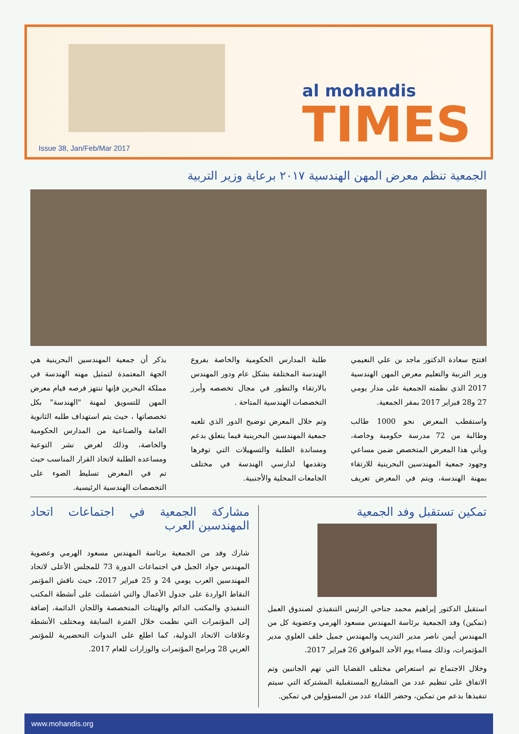al mohandis
TIMES
Issue 38, Jan/Feb/Mar 2017
الجمعية تنظم معرض المهن الهندسية ٢٠١٧ برعاية وزير التربية
افتتح سعادة الدكتور ماجد بن علي النعيمي وزير التربية والتعليم معرض المهن الهندسية 2017 الذي نظمته الجمعية على مدار يومي 27 و28 فبراير 2017 بمقر الجمعية.
واستقطب المعرض نحو 1000 طالب وطالبة من 72 مدرسة حكومية وخاصة، ويأتي هذا المعرض المتخصص ضمن مساعي وجهود جمعية المهندسين البحرينية للارتقاء بمهنة الهندسة، ويتم في المعرض تعريف طلبة المدارس الحكومية والخاصة بفروع الهندسة المختلفة بشكل عام ودور المهندس بالارتقاء والتطور في مجال تخصصه وأبرز التخصصات الهندسية المتاحة .
وتم خلال المعرض توضيح الدور الذي تلعبه جمعية المهندسين البحرينية فيما يتعلق بدعم ومساندة الطلبة والتسهيلات التي توفرها وتقدمها لدارسي الهندسة في مختلف الجامعات المحلية والأجنبية.
يذكر أن جمعية المهندسين البحرينية هي الجهة المعتمدة لتمثيل مهنه الهندسة في مملكة البحرين فإنها تنتهز فرصه قيام معرض المهن للتسويق لمهنة "الهندسة" بكل تخصصاتها ، حيث يتم استهداف طلبه الثانوية العامة والصناعية من المدارس الحكومية والخاصة، وذلك لغرض نشر التوعية ومساعده الطلبة لاتخاذ القرار المناسب حيث تم في المعرض تسليط الضوء على التخصصات الهندسية الرئيسية.
تمكين تستقبل وفد الجمعية
استقبل الدكتور إبراهيم محمد جناحي الرئيس التنفيذي لصندوق العمل (تمكين) وفد الجمعية برئاسة المهندس مسعود الهرمي وعضوية كل من المهندس أيمن ناصر مدير التدريب والمهندس جميل خلف العلوي مدير المؤتمرات، وذلك مساء يوم الأحد الموافق 26 فبراير 2017.
وخلال الاجتماع تم استعراض مختلف القضايا التي تهم الجانبين وتم الاتفاق على تنظيم عدد من المشاريع المستقبلية المشتركة التي سيتم تنفيذها بدعم من تمكين، وحضر اللقاء عدد من المسؤولين في تمكين.
مشاركة الجمعية في اجتماعات اتحاد المهندسين العرب
شارك وفد من الجمعية برئاسة المهندس مسعود الهرمي وعضوية المهندس جواد الجبل في اجتماعات الدورة 73 للمجلس الأعلى لاتحاد المهندسين العرب يومي 24 و 25 فبراير 2017، حيث ناقش المؤتمر النقاط الواردة على جدول الأعمال والتي اشتملت على أنشطة المكتب التنفيذي والمكتب الدائم والهيئات المتخصصة واللجان الدائمة، إضافة إلى المؤتمرات التي نظمت خلال الفترة السابقة ومختلف الأنشطة وعلاقات الاتحاد الدولية، كما اطلع على الندوات التحضيرية للمؤتمر العربي 28 وبرامج المؤتمرات والوزارات للعام 2017.
www.mohandis.org